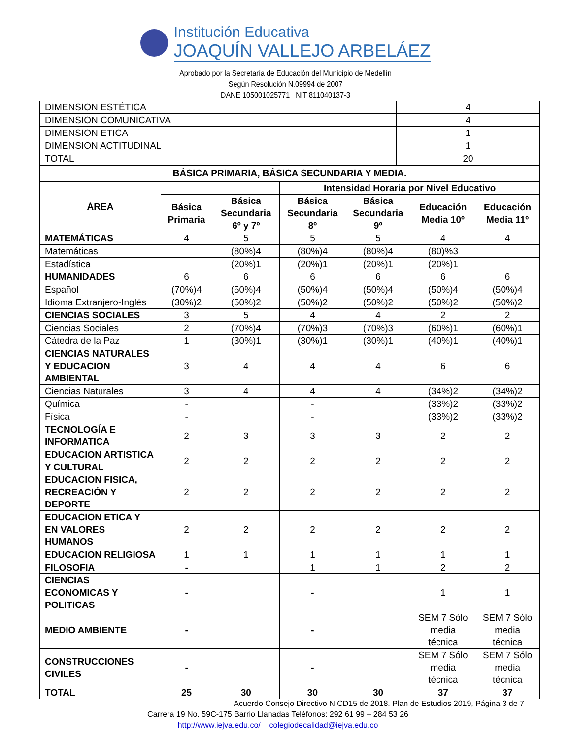Institución Educativa
JOAQUÍN VALLEJO ARBELÁEZ
Aprobado por la Secretaría de Educación del Municipio de Medellín
Según Resolución N.09994 de 2007
DANE 105001025771 NIT 811040137-3
| DIMENSION ESTÉTICA | 4 |
| DIMENSION COMUNICATIVA | 4 |
| DIMENSION ETICA | 1 |
| DIMENSION ACTITUDINAL | 1 |
| TOTAL | 20 |
| BÁSICA PRIMARIA, BÁSICA SECUNDARIA Y MEDIA. | | | | | | |
| --- | --- | --- | --- | --- | --- | --- |
| ÁREA | | | Intensidad Horaria por Nivel Educativo | | | |
| | Básica Primaria | Básica Secundaria 6º y 7º | Básica Secundaria 8º | Básica Secundaria 9º | Educación Media 10º | Educación Media 11º |
| MATEMÁTICAS | 4 | 5 | 5 | 5 | 4 | 4 |
| Matemáticas | | (80%)4 | (80%)4 | (80%)4 | (80)%3 | |
| Estadística | | (20%)1 | (20%)1 | (20%)1 | (20%)1 | |
| HUMANIDADES | 6 | 6 | 6 | 6 | 6 | 6 |
| Español | (70%)4 | (50%)4 | (50%)4 | (50%)4 | (50%)4 | (50%)4 |
| Idioma Extranjero-Inglés | (30%)2 | (50%)2 | (50%)2 | (50%)2 | (50%)2 | (50%)2 |
| CIENCIAS SOCIALES | 3 | 5 | 4 | 4 | 2 | 2 |
| Ciencias Sociales | 2 | (70%)4 | (70%)3 | (70%)3 | (60%)1 | (60%)1 |
| Cátedra de la Paz | 1 | (30%)1 | (30%)1 | (30%)1 | (40%)1 | (40%)1 |
| CIENCIAS NATURALES Y EDUCACION AMBIENTAL | 3 | 4 | 4 | 4 | 6 | 6 |
| Ciencias Naturales | 3 | 4 | 4 | 4 | (34%)2 | (34%)2 |
| Química | - | | - | | (33%)2 | (33%)2 |
| Física | - | | - | | (33%)2 | (33%)2 |
| TECNOLOGÍA E INFORMATICA | 2 | 3 | 3 | 3 | 2 | 2 |
| EDUCACION ARTISTICA Y CULTURAL | 2 | 2 | 2 | 2 | 2 | 2 |
| EDUCACION FISICA, RECREACIÓN Y DEPORTE | 2 | 2 | 2 | 2 | 2 | 2 |
| EDUCACION ETICA Y EN VALORES HUMANOS | 2 | 2 | 2 | 2 | 2 | 2 |
| EDUCACION RELIGIOSA | 1 | 1 | 1 | 1 | 1 | 1 |
| FILOSOFIA | - | | 1 | 1 | 2 | 2 |
| CIENCIAS ECONOMICAS Y POLITICAS | - | | - | | 1 | 1 |
| MEDIO AMBIENTE | - | | - | | SEM 7 Sólo media técnica | SEM 7 Sólo media técnica |
| CONSTRUCCIONES CIVILES | - | | - | | SEM 7 Sólo media técnica | SEM 7 Sólo media técnica |
| TOTAL | 25 | 30 | 30 | 30 | 37 | 37 |
Acuerdo Consejo Directivo N.CD15 de 2018. Plan de Estudios 2019, Página 3 de 7
Carrera 19 No. 59C-175 Barrio Llanadas Teléfonos: 292 61 99 – 284 53 26
http://www.iejva.edu.co/ colegiodecalidad@iejva.edu.co